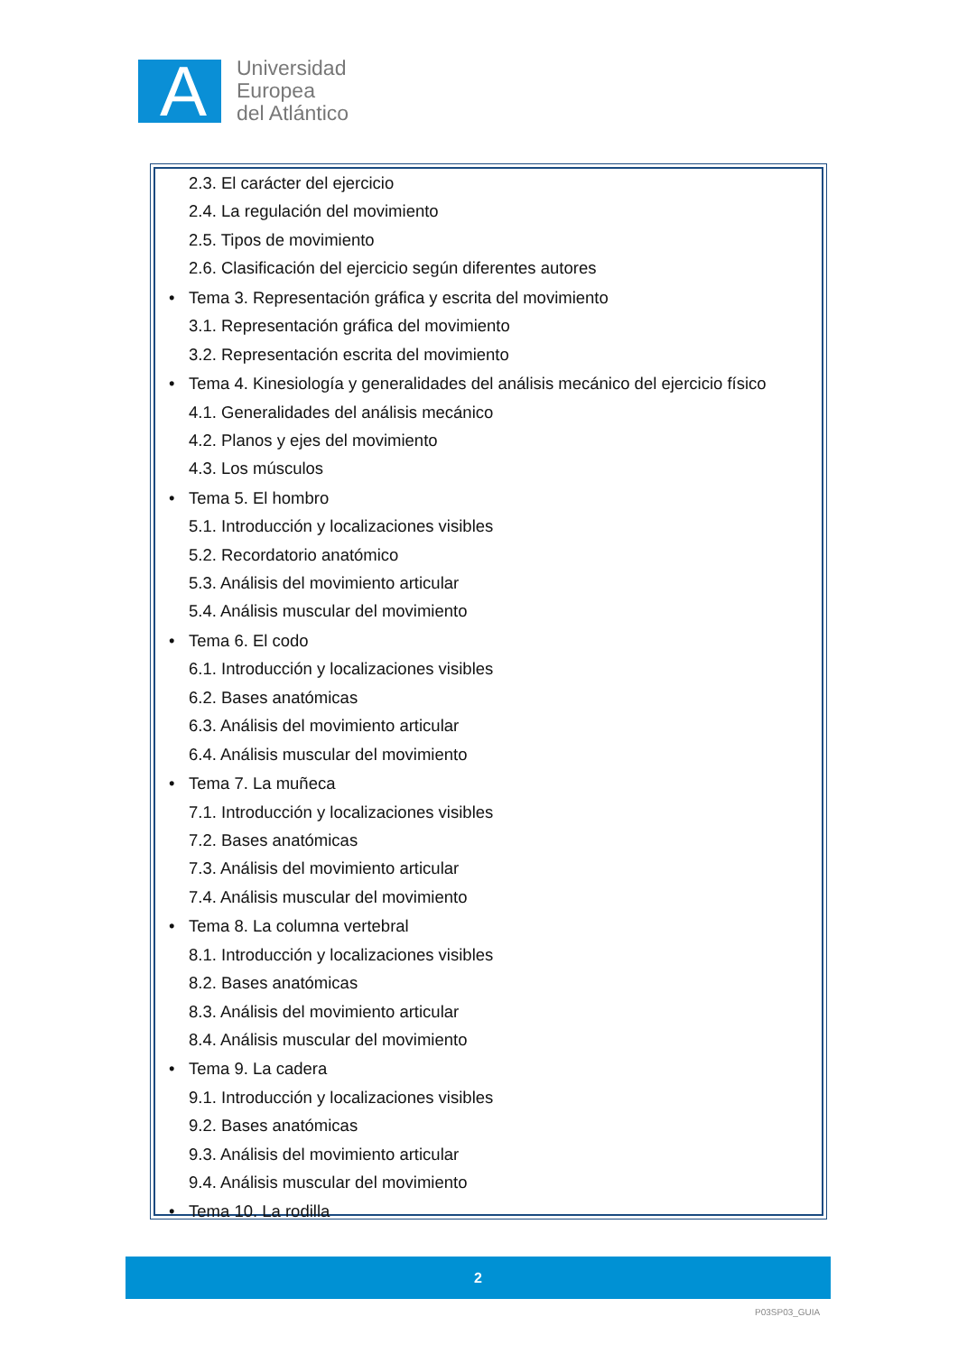A
Universidad
Europea
del Atlántico
2.3. El carácter del ejercicio
2.4. La regulación del movimiento
2.5. Tipos de movimiento
2.6. Clasificación del ejercicio según diferentes autores
• Tema 3. Representación gráfica y escrita del movimiento
3.1. Representación gráfica del movimiento
3.2. Representación escrita del movimiento
• Tema 4. Kinesiología y generalidades del análisis mecánico del ejercicio físico
4.1. Generalidades del análisis mecánico
4.2. Planos y ejes del movimiento
4.3. Los músculos
• Tema 5. El hombro
5.1. Introducción y localizaciones visibles
5.2. Recordatorio anatómico
5.3. Análisis del movimiento articular
5.4. Análisis muscular del movimiento
• Tema 6. El codo
6.1. Introducción y localizaciones visibles
6.2. Bases anatómicas
6.3. Análisis del movimiento articular
6.4. Análisis muscular del movimiento
• Tema 7. La muñeca
7.1. Introducción y localizaciones visibles
7.2. Bases anatómicas
7.3. Análisis del movimiento articular
7.4. Análisis muscular del movimiento
• Tema 8. La columna vertebral
8.1. Introducción y localizaciones visibles
8.2. Bases anatómicas
8.3. Análisis del movimiento articular
8.4. Análisis muscular del movimiento
• Tema 9. La cadera
9.1. Introducción y localizaciones visibles
9.2. Bases anatómicas
9.3. Análisis del movimiento articular
9.4. Análisis muscular del movimiento
• Tema 10. La rodilla
2
P03SP03_GUIA